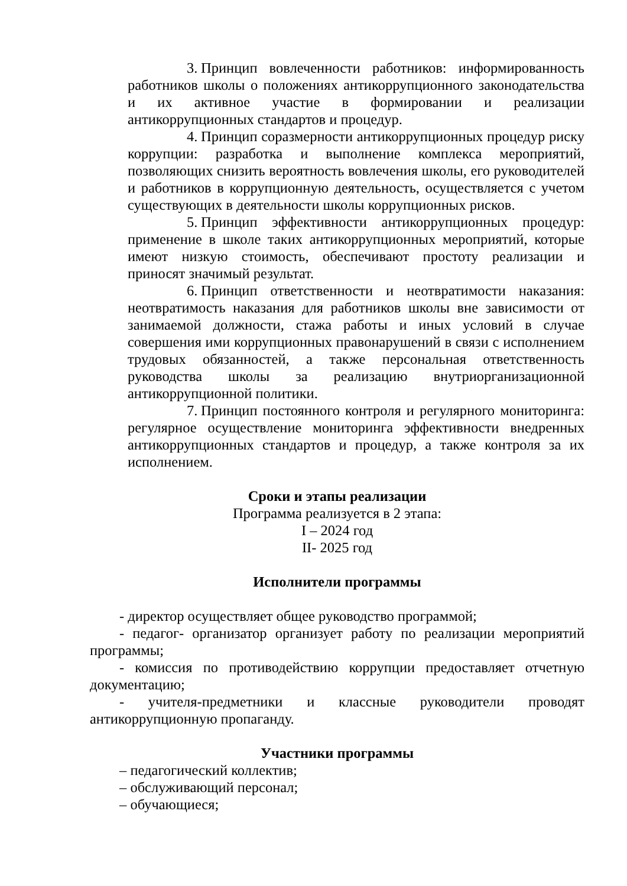3. Принцип вовлеченности работников: информированность работников школы о положениях антикоррупционного законодательства и их активное участие в формировании и реализации антикоррупционных стандартов и процедур.
4. Принцип соразмерности антикоррупционных процедур риску коррупции: разработка и выполнение комплекса мероприятий, позволяющих снизить вероятность вовлечения школы, его руководителей и работников в коррупционную деятельность, осуществляется с учетом существующих в деятельности школы коррупционных рисков.
5. Принцип эффективности антикоррупционных процедур: применение в школе таких антикоррупционных мероприятий, которые имеют низкую стоимость, обеспечивают простоту реализации и приносят значимый результат.
6. Принцип ответственности и неотвратимости наказания: неотвратимость наказания для работников школы вне зависимости от занимаемой должности, стажа работы и иных условий в случае совершения ими коррупционных правонарушений в связи с исполнением трудовых обязанностей, а также персональная ответственность руководства школы за реализацию внутриорганизационной антикоррупционной политики.
7. Принцип постоянного контроля и регулярного мониторинга: регулярное осуществление мониторинга эффективности внедренных антикоррупционных стандартов и процедур, а также контроля за их исполнением.
Сроки и этапы реализации
Программа реализуется в 2 этапа:
I – 2024 год
II- 2025 год
Исполнители программы
- директор осуществляет общее руководство программой;
- педагог- организатор организует работу по реализации мероприятий программы;
- комиссия по противодействию коррупции предоставляет отчетную документацию;
- учителя-предметники и классные руководители проводят антикоррупционную пропаганду.
Участники программы
– педагогический коллектив;
– обслуживающий персонал;
– обучающиеся;